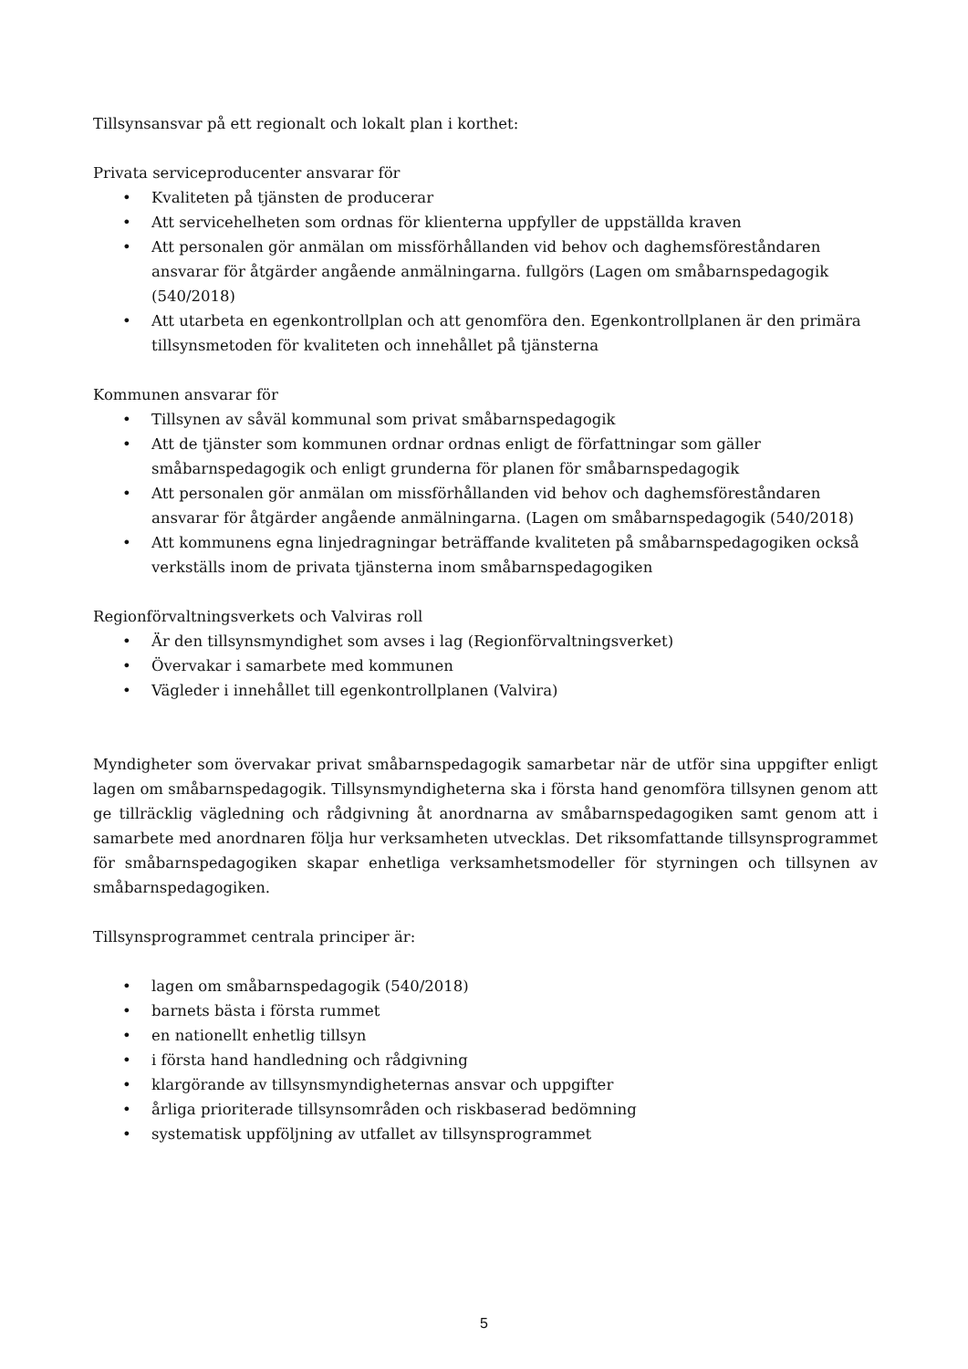Tillsynsansvar på ett regionalt och lokalt plan i korthet:
Privata serviceproducenter ansvarar för
• Kvaliteten på tjänsten de producerar
• Att servicehelheten som ordnas för klienterna uppfyller de uppställda kraven
• Att personalen gör anmälan om missförhållanden vid behov och daghemsföreståndaren ansvarar för åtgärder angående anmälningarna. fullgörs (Lagen om småbarnspedagogik (540/2018)
• Att utarbeta en egenkontrollplan och att genomföra den. Egenkontrollplanen är den primära tillsynsmetoden för kvaliteten och innehållet på tjänsterna
Kommunen ansvarar för
• Tillsynen av såväl kommunal som privat småbarnspedagogik
• Att de tjänster som kommunen ordnar ordnas enligt de författningar som gäller småbarnspedagogik och enligt grunderna för planen för småbarnspedagogik
• Att personalen gör anmälan om missförhållanden vid behov och daghemsföreståndaren ansvarar för åtgärder angående anmälningarna. (Lagen om småbarnspedagogik (540/2018)
• Att kommunens egna linjedragningar beträffande kvaliteten på småbarnspedagogiken också verkställs inom de privata tjänsterna inom småbarnspedagogiken
Regionförvaltningsverkets och Valviras roll
• Är den tillsynsmyndighet som avses i lag (Regionförvaltningsverket)
• Övervakar i samarbete med kommunen
• Vägleder i innehållet till egenkontrollplanen (Valvira)
Myndigheter som övervakar privat småbarnspedagogik samarbetar när de utför sina uppgifter enligt lagen om småbarnspedagogik. Tillsynsmyndigheterna ska i första hand genomföra tillsynen genom att ge tillräcklig vägledning och rådgivning åt anordnarna av småbarnspedagogiken samt genom att i samarbete med anordnaren följa hur verksamheten utvecklas. Det riksomfattande tillsynsprogrammet för småbarnspedagogiken skapar enhetliga verksamhetsmodeller för styrningen och tillsynen av småbarnspedagogiken.
Tillsynsprogrammet centrala principer är:
• lagen om småbarnspedagogik (540/2018)
• barnets bästa i första rummet
• en nationellt enhetlig tillsyn
• i första hand handledning och rådgivning
• klargörande av tillsynsmyndigheternas ansvar och uppgifter
• årliga prioriterade tillsynsområden och riskbaserad bedömning
• systematisk uppföljning av utfallet av tillsynsprogrammet
5